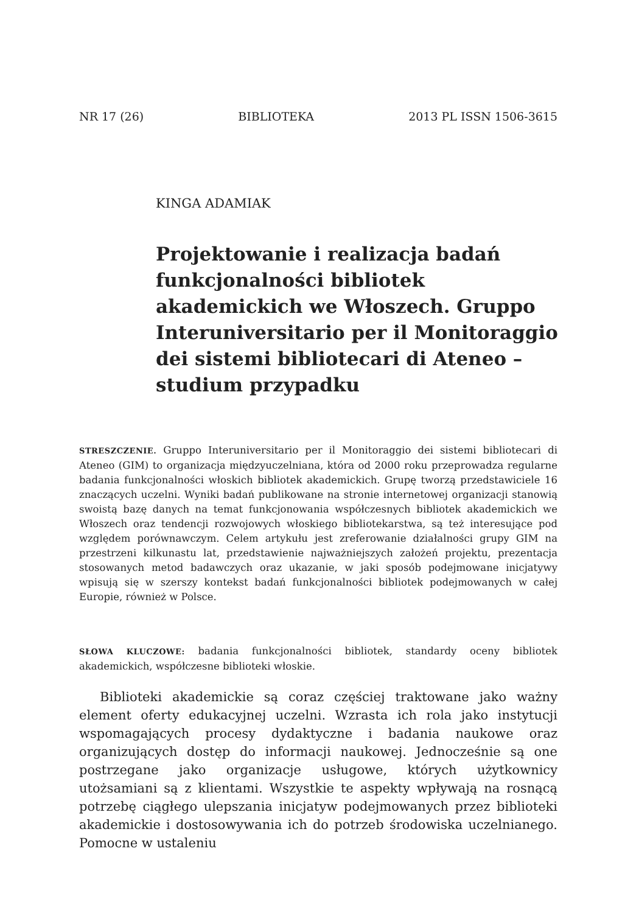NR 17 (26) BIBLIOTEKA 2013 PL ISSN 1506-3615
KINGA ADAMIAK
Projektowanie i realizacja badań funkcjonalności bibliotek akademickich we Włoszech. Gruppo Interuniversitario per il Monitoraggio dei sistemi bibliotecari di Ateneo – studium przypadku
STRESZCZENIE. Gruppo Interuniversitario per il Monitoraggio dei sistemi bibliotecari di Ateneo (GIM) to organizacja międzyuczelniana, która od 2000 roku przeprowadza regularne badania funkcjonalności włoskich bibliotek akademickich. Grupę tworzą przedstawiciele 16 znaczących uczelni. Wyniki badań publikowane na stronie internetowej organizacji stanowią swoistą bazę danych na temat funkcjonowania współczesnych bibliotek akademickich we Włoszech oraz tendencji rozwojowych włoskiego bibliotekarstwa, są też interesujące pod względem porównawczym. Celem artykułu jest zreferowanie działalności grupy GIM na przestrzeni kilkunastu lat, przedstawienie najważniejszych założeń projektu, prezentacja stosowanych metod badawczych oraz ukazanie, w jaki sposób podejmowane inicjatywy wpisują się w szerszy kontekst badań funkcjonalności bibliotek podejmowanych w całej Europie, również w Polsce.
SŁOWA KLUCZOWE: badania funkcjonalności bibliotek, standardy oceny bibliotek akademickich, współczesne biblioteki włoskie.
Biblioteki akademickie są coraz częściej traktowane jako ważny element oferty edukacyjnej uczelni. Wzrasta ich rola jako instytucji wspomagających procesy dydaktyczne i badania naukowe oraz organizujących dostęp do informacji naukowej. Jednocześnie są one postrzegane jako organizacje usługowe, których użytkownicy utożsamiani są z klientami. Wszystkie te aspekty wpływają na rosnącą potrzebę ciągłego ulepszania inicjatyw podejmowanych przez biblioteki akademickie i dostosowywania ich do potrzeb środowiska uczelnianego. Pomocne w ustaleniu